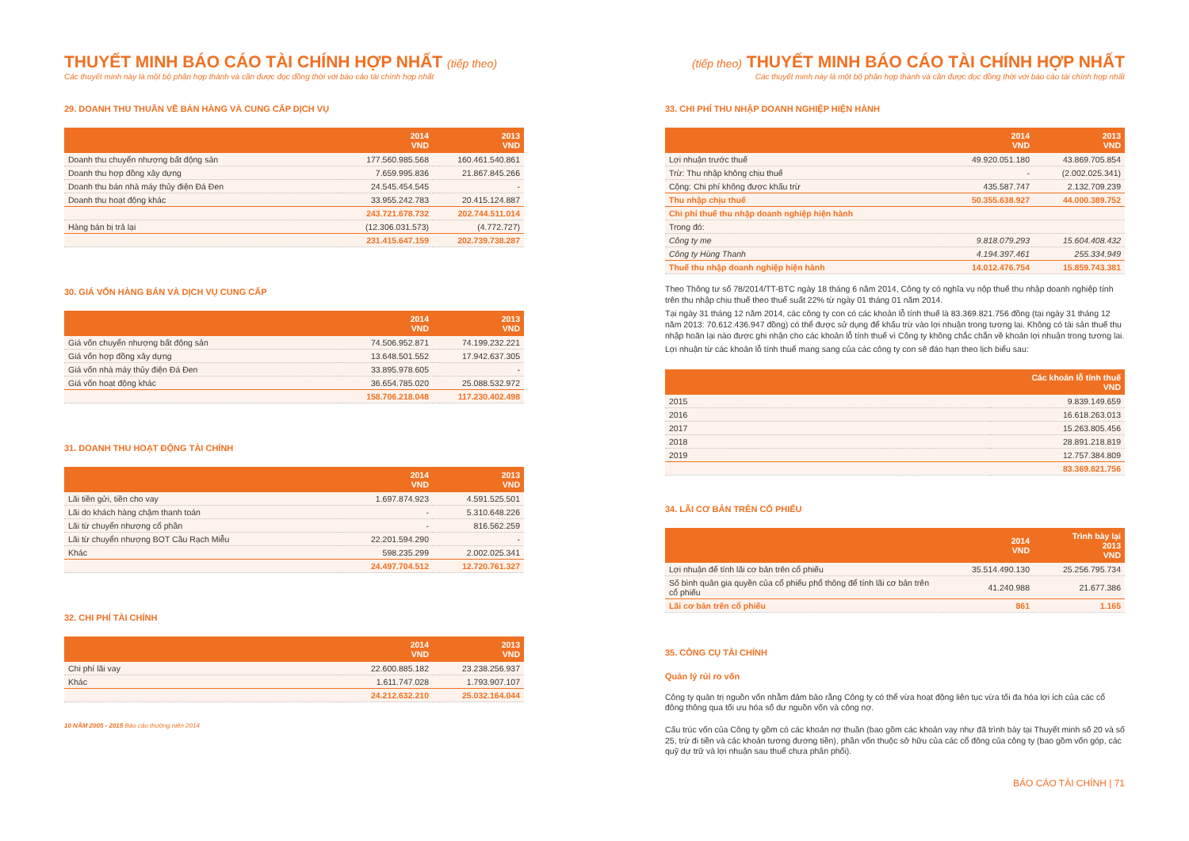THUYẾT MINH BÁO CÁO TÀI CHÍNH HỢP NHẤT (tiếp theo)
Các thuyết minh này là một bộ phận hợp thành và cần được đọc đồng thời với báo cáo tài chính hợp nhất
29. DOANH THU THUẦN VỀ BÁN HÀNG VÀ CUNG CẤP DỊCH VỤ
| | 2014 VND | 2013 VND |
| --- | --- | --- |
| Doanh thu chuyển nhượng bất động sản | 177.560.985.568 | 160.461.540.861 |
| Doanh thu hợp đồng xây dựng | 7.659.995.836 | 21.867.845.266 |
| Doanh thu bán nhà máy thủy điện Đá Đen | 24.545.454.545 | - |
| Doanh thu hoạt động khác | 33.955.242.783 | 20.415.124.887 |
| | 243.721.678.732 | 202.744.511.014 |
| Hàng bán bị trả lại | (12.306.031.573) | (4.772.727) |
| | 231.415.647.159 | 202.739.738.287 |
30. GIÁ VỐN HÀNG BÁN VÀ DỊCH VỤ CUNG CẤP
| | 2014 VND | 2013 VND |
| --- | --- | --- |
| Giá vốn chuyển nhượng bất động sản | 74.506.952.871 | 74.199.232.221 |
| Giá vốn hợp đồng xây dựng | 13.648.501.552 | 17.942.637.305 |
| Giá vốn nhà máy thủy điện Đá Đen | 33.895.978.605 | - |
| Giá vốn hoạt động khác | 36.654.785.020 | 25.088.532.972 |
| | 158.706.218.048 | 117.230.402.498 |
31. DOANH THU HOẠT ĐỘNG TÀI CHÍNH
| | 2014 VND | 2013 VND |
| --- | --- | --- |
| Lãi tiền gửi, tiền cho vay | 1.697.874.923 | 4.591.525.501 |
| Lãi do khách hàng chậm thanh toán | - | 5.310.648.226 |
| Lãi từ chuyển nhượng cổ phần | - | 816.562.259 |
| Lãi từ chuyển nhượng BOT Cầu Rạch Miễu | 22.201.594.290 | - |
| Khác | 598.235.299 | 2.002.025.341 |
| | 24.497.704.512 | 12.720.761.327 |
32. CHI PHÍ TÀI CHÍNH
| | 2014 VND | 2013 VND |
| --- | --- | --- |
| Chi phí lãi vay | 22.600.885.182 | 23.238.256.937 |
| Khác | 1.611.747.028 | 1.793.907.107 |
| | 24.212.632.210 | 25.032.164.044 |
10 NĂM 2005 - 2015 Báo cáo thường niên 2014
(tiếp theo) THUYẾT MINH BÁO CÁO TÀI CHÍNH HỢP NHẤT
Các thuyết minh này là một bộ phận hợp thành và cần được đọc đồng thời với báo cáo tài chính hợp nhất
33. CHI PHÍ THU NHẬP DOANH NGHIỆP HIỆN HÀNH
| | 2014 VND | 2013 VND |
| --- | --- | --- |
| Lợi nhuận trước thuế | 49.920.051.180 | 43.869.705.854 |
| Trừ: Thu nhập không chịu thuế | - | (2.002.025.341) |
| Cộng: Chi phí không được khấu trừ | 435.587.747 | 2.132.709.239 |
| Thu nhập chịu thuế | 50.355.638.927 | 44.000.389.752 |
| Chi phí thuế thu nhập doanh nghiệp hiện hành | | |
| Trong đó: | | |
| Công ty mẹ | 9.818.079.293 | 15.604.408.432 |
| Công ty Hùng Thanh | 4.194.397.461 | 255.334.949 |
| Thuế thu nhập doanh nghiệp hiện hành | 14.012.476.754 | 15.859.743.381 |
Theo Thông tư số 78/2014/TT-BTC ngày 18 tháng 6 năm 2014, Công ty có nghĩa vụ nộp thuế thu nhập doanh nghiệp tính trên thu nhập chịu thuế theo thuế suất 22% từ ngày 01 tháng 01 năm 2014.
Tại ngày 31 tháng 12 năm 2014, các công ty con có các khoản lỗ tính thuế là 83.369.821.756 đồng (tại ngày 31 tháng 12 năm 2013: 70.612.436.947 đồng) có thể được sử dụng để khấu trừ vào lợi nhuận trong tương lai. Không có tài sản thuế thu nhập hoãn lại nào được ghi nhận cho các khoản lỗ tính thuế vì Công ty không chắc chắn về khoản lợi nhuận trong tương lai.
Lợi nhuận từ các khoản lỗ tính thuế mang sang của các công ty con sẽ đáo hạn theo lịch biểu sau:
| | Các khoản lỗ tính thuế VND |
| --- | --- |
| 2015 | 9.839.149.659 |
| 2016 | 16.618.263.013 |
| 2017 | 15.263.805.456 |
| 2018 | 28.891.218.819 |
| 2019 | 12.757.384.809 |
| | 83.369.821.756 |
34. LÃI CƠ BẢN TRÊN CỔ PHIẾU
| | 2014 VND | Trình bày lại 2013 VND |
| --- | --- | --- |
| Lợi nhuận để tính lãi cơ bản trên cổ phiếu | 35.514.490.130 | 25.256.795.734 |
| Số bình quân gia quyền của cổ phiếu phổ thông để tính lãi cơ bản trên cổ phiếu | 41.240.988 | 21.677.386 |
| Lãi cơ bản trên cổ phiếu | 861 | 1.165 |
35. CÔNG CỤ TÀI CHÍNH
Quản lý rủi ro vốn
Công ty quản trị nguồn vốn nhằm đảm bảo rằng Công ty có thể vừa hoạt động liên tục vừa tối đa hóa lợi ích của các cổ đông thông qua tối ưu hóa số dư nguồn vốn và công nợ.
Cấu trúc vốn của Công ty gồm có các khoản nợ thuần (bao gồm các khoản vay như đã trình bày tại Thuyết minh số 20 và số 25, trừ đi tiền và các khoản tương đương tiền), phần vốn thuộc sở hữu của các cổ đông của công ty (bao gồm vốn góp, các quỹ dự trữ và lợi nhuận sau thuế chưa phân phối).
BÁO CÁO TÀI CHÍNH | 71